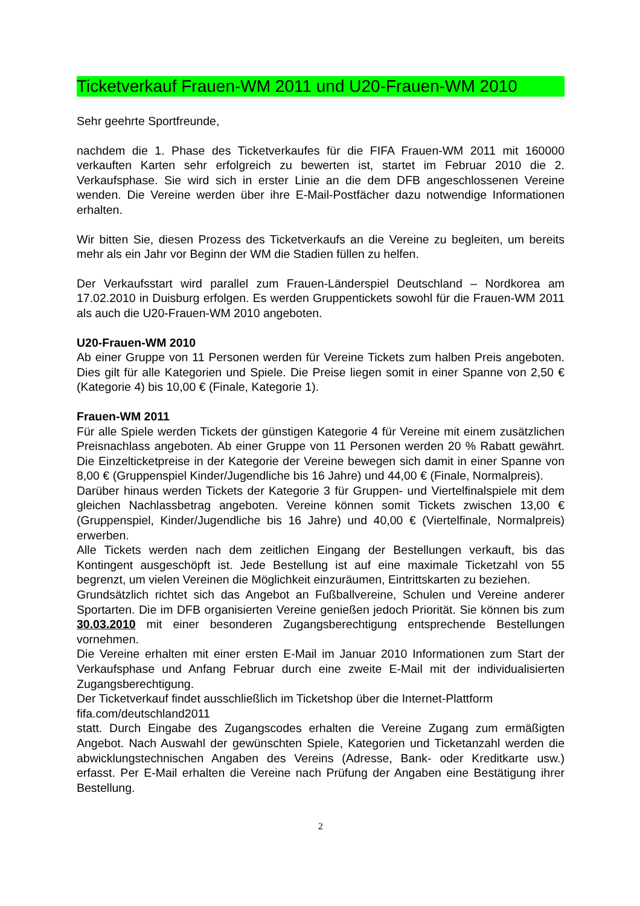Ticketverkauf Frauen-WM 2011 und U20-Frauen-WM 2010
Sehr geehrte Sportfreunde,
nachdem die 1. Phase des Ticketverkaufes für die FIFA Frauen-WM 2011 mit 160000 verkauften Karten sehr erfolgreich zu bewerten ist, startet im Februar 2010 die 2. Verkaufsphase. Sie wird sich in erster Linie an die dem DFB angeschlossenen Vereine wenden. Die Vereine werden über ihre E-Mail-Postfächer dazu notwendige Informationen erhalten.
Wir bitten Sie, diesen Prozess des Ticketverkaufs an die Vereine zu begleiten, um bereits mehr als ein Jahr vor Beginn der WM die Stadien füllen zu helfen.
Der Verkaufsstart wird parallel zum Frauen-Länderspiel Deutschland – Nordkorea am 17.02.2010 in Duisburg erfolgen. Es werden Gruppentickets sowohl für die Frauen-WM 2011 als auch die U20-Frauen-WM 2010 angeboten.
U20-Frauen-WM 2010
Ab einer Gruppe von 11 Personen werden für Vereine Tickets zum halben Preis angeboten. Dies gilt für alle Kategorien und Spiele. Die Preise liegen somit in einer Spanne von 2,50 € (Kategorie 4) bis 10,00 € (Finale, Kategorie 1).
Frauen-WM 2011
Für alle Spiele werden Tickets der günstigen Kategorie 4 für Vereine mit einem zusätzlichen Preisnachlass angeboten. Ab einer Gruppe von 11 Personen werden 20 % Rabatt gewährt. Die Einzelticketpreise in der Kategorie der Vereine bewegen sich damit in einer Spanne von 8,00 € (Gruppenspiel Kinder/Jugendliche bis 16 Jahre) und 44,00 € (Finale, Normalpreis).
Darüber hinaus werden Tickets der Kategorie 3 für Gruppen- und Viertelfinalspiele mit dem gleichen Nachlassbetrag angeboten. Vereine können somit Tickets zwischen 13,00 € (Gruppenspiel, Kinder/Jugendliche bis 16 Jahre) und 40,00 € (Viertelfinale, Normalpreis) erwerben.
Alle Tickets werden nach dem zeitlichen Eingang der Bestellungen verkauft, bis das Kontingent ausgeschöpft ist. Jede Bestellung ist auf eine maximale Ticketzahl von 55 begrenzt, um vielen Vereinen die Möglichkeit einzuräumen, Eintrittskarten zu beziehen.
Grundsätzlich richtet sich das Angebot an Fußballvereine, Schulen und Vereine anderer Sportarten. Die im DFB organisierten Vereine genießen jedoch Priorität. Sie können bis zum 30.03.2010 mit einer besonderen Zugangsberechtigung entsprechende Bestellungen vornehmen.
Die Vereine erhalten mit einer ersten E-Mail im Januar 2010 Informationen zum Start der Verkaufsphase und Anfang Februar durch eine zweite E-Mail mit der individualisierten Zugangsberechtigung.
Der Ticketverkauf findet ausschließlich im Ticketshop über die Internet-Plattform
fifa.com/deutschland2011
statt. Durch Eingabe des Zugangscodes erhalten die Vereine Zugang zum ermäßigten Angebot. Nach Auswahl der gewünschten Spiele, Kategorien und Ticketanzahl werden die abwicklungstechnischen Angaben des Vereins (Adresse, Bank- oder Kreditkarte usw.) erfasst. Per E-Mail erhalten die Vereine nach Prüfung der Angaben eine Bestätigung ihrer Bestellung.
2